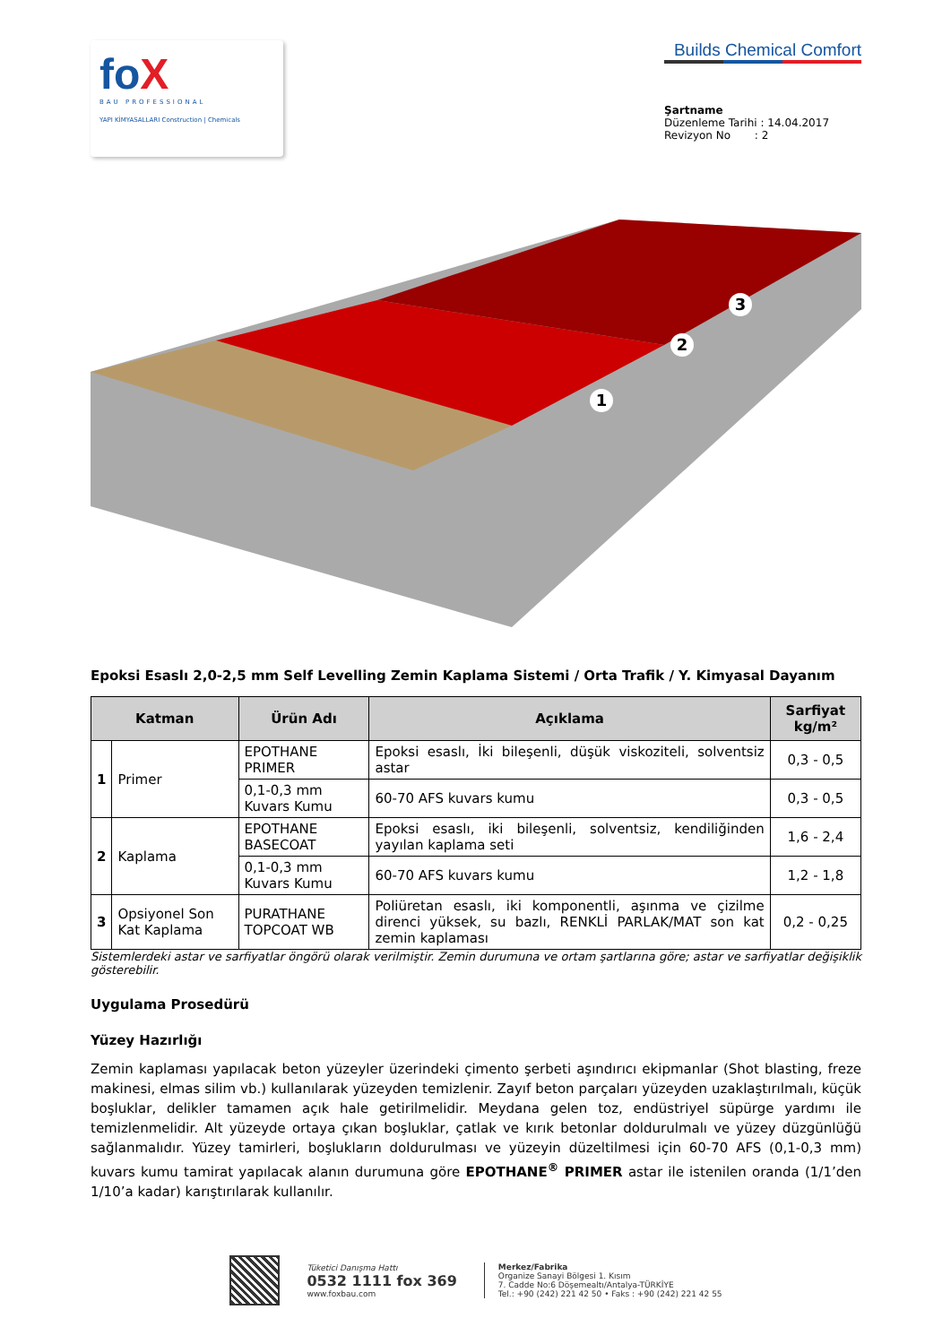foX
BAU PROFESSIONAL
YAPI KİMYASALLARI Construction | Chemicals
Builds Chemical Comfort
Şartname
Düzenleme Tarihi : 14.04.2017
Revizyon No : 2
1
2
3
Epoksi Esaslı 2,0-2,5 mm Self Levelling Zemin Kaplama Sistemi / Orta Trafik / Y. Kimyasal Dayanım
| Katman | | Ürün Adı | Açıklama | Sarfiyat kg/m² |
| --- | --- | --- | --- | --- |
| 1 | Primer | EPOTHANE PRIMER | Epoksi esaslı, İki bileşenli, düşük viskoziteli, solventsiz astar | 0,3 - 0,5 |
| | | 0,1-0,3 mm Kuvars Kumu | 60-70 AFS kuvars kumu | 0,3 - 0,5 |
| 2 | Kaplama | EPOTHANE BASECOAT | Epoksi esaslı, iki bileşenli, solventsiz, kendiliğinden yayılan kaplama seti | 1,6 - 2,4 |
| | | 0,1-0,3 mm Kuvars Kumu | 60-70 AFS kuvars kumu | 1,2 - 1,8 |
| 3 | Opsiyonel Son Kat Kaplama | PURATHANE TOPCOAT WB | Poliüretan esaslı, iki komponentli, aşınma ve çizilme direnci yüksek, su bazlı, RENKLİ PARLAK/MAT son kat zemin kaplaması | 0,2 - 0,25 |
Sistemlerdeki astar ve sarfiyatlar öngörü olarak verilmiştir. Zemin durumuna ve ortam şartlarına göre; astar ve sarfiyatlar değişiklik gösterebilir.
Uygulama Prosedürü
Yüzey Hazırlığı
Zemin kaplaması yapılacak beton yüzeyler üzerindeki çimento şerbeti aşındırıcı ekipmanlar (Shot blasting, freze makinesi, elmas silim vb.) kullanılarak yüzeyden temizlenir. Zayıf beton parçaları yüzeyden uzaklaştırılmalı, küçük boşluklar, delikler tamamen açık hale getirilmelidir. Meydana gelen toz, endüstriyel süpürge yardımı ile temizlenmelidir. Alt yüzeyde ortaya çıkan boşluklar, çatlak ve kırık betonlar doldurulmalı ve yüzey düzgünlüğü sağlanmalıdır. Yüzey tamirleri, boşlukların doldurulması ve yüzeyin düzeltilmesi için 60-70 AFS (0,1-0,3 mm) kuvars kumu tamirat yapılacak alanın durumuna göre EPOTHANE<sup>®</sup> PRIMER astar ile istenilen oranda (1/1’den 1/10’a kadar) karıştırılarak kullanılır.
Tüketici Danışma Hattı
0532 1111 fox 369
www.foxbau.com
Merkez/Fabrika
Organize Sanayi Bölgesi 1. Kısım
7. Cadde No:6 Döşemealtı/Antalya-TÜRKİYE
Tel.: +90 (242) 221 42 50 • Faks : +90 (242) 221 42 55